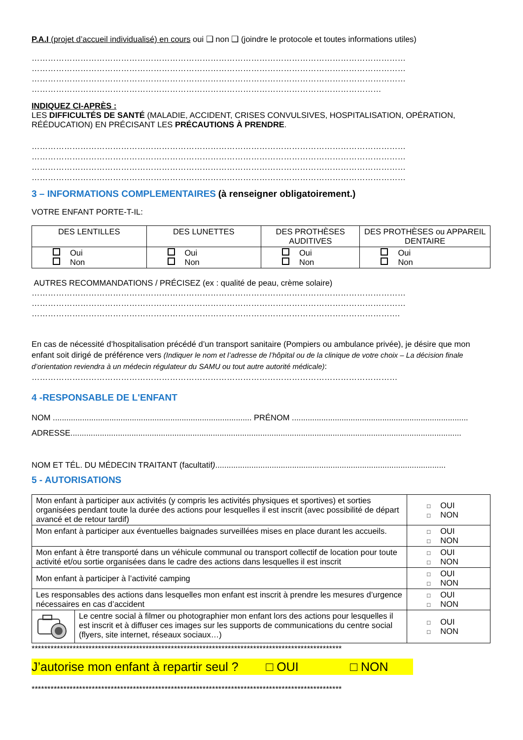P.A.I (projet d’accueil individualisé) en cours oui ❑ non ❑ (joindre le protocole et toutes informations utiles)
…………………………………………………………………………………………………………………………
…………………………………………………………………………………………………………………………
…………………………………………………………………………………………………………………………
…………………………………………………………………………………………………………………
INDIQUEZ CI-APRÈS :
LES DIFFICULTÉS DE SANTÉ (MALADIE, ACCIDENT, CRISES CONVULSIVES, HOSPITALISATION, OPÉRATION, RÉÉDUCATION) EN PRÉCISANT LES PRÉCAUTIONS À PRENDRE.
…………………………………………………………………………………………………………………………
…………………………………………………………………………………………………………………………
…………………………………………………………………………………………………………………………
…………………………………………………………………………………………………………………………
3 – INFORMATIONS COMPLEMENTAIRES (à renseigner obligatoirement.)
VOTRE ENFANT PORTE-T-IL:
| DES LENTILLES | DES LUNETTES | DES PROTHÈSES AUDITIVES | DES PROTHÈSES ou APPAREIL DENTAIRE |
| Oui Non | Oui Non | Oui Non | Oui Non |
AUTRES RECOMMANDATIONS / PRÉCISEZ (ex : qualité de peau, crème solaire)
…………………………………………………………………………………………………………………………
…………………………………………………………………………………………………………………………
……………………………………………………………………………………………………………………….
En cas de nécessité d’hospitalisation précédé d’un transport sanitaire (Pompiers ou ambulance privée), je désire que mon enfant soit dirigé de préférence vers (Indiquer le nom et l’adresse de l’hôpital ou de la clinique de votre choix – La décision finale d’orientation reviendra à un médecin régulateur du SAMU ou tout autre autorité médicale):
………………………………………………………………………………………………………………………
4 -RESPONSABLE DE L'ENFANT
NOM ........................................................................................ PRÉNOM ..............................................................................
ADRESSE.............................................................................................................................................................................
NOM ET TÉL. DU MÉDECIN TRAITANT (facultatif)......................................................................................................
5 - AUTORISATIONS
| Mon enfant à participer aux activités (y compris les activités physiques et sportives) et sorties organisées pendant toute la durée des actions pour lesquelles il est inscrit (avec possibilité de départ avancé et de retour tardif) | | □ OUI □ NON |
| Mon enfant à participer aux éventuelles baignades surveillées mises en place durant les accueils. | | □ OUI □ NON |
| Mon enfant à être transporté dans un véhicule communal ou transport collectif de location pour toute activité et/ou sortie organisées dans le cadre des actions dans lesquelles il est inscrit | | □ OUI □ NON |
| Mon enfant à participer à l’activité camping | | □ OUI □ NON |
| Les responsables des actions dans lesquelles mon enfant est inscrit à prendre les mesures d’urgence nécessaires en cas d’accident | | □ OUI □ NON |
| | Le centre social à filmer ou photographier mon enfant lors des actions pour lesquelles il est inscrit et à diffuser ces images sur les supports de communications du centre social (flyers, site internet, réseaux sociaux…) | □ OUI □ NON |
**************************************************************************************************
J’autorise mon enfant à repartir seul ? □ OUI □ NON
**************************************************************************************************